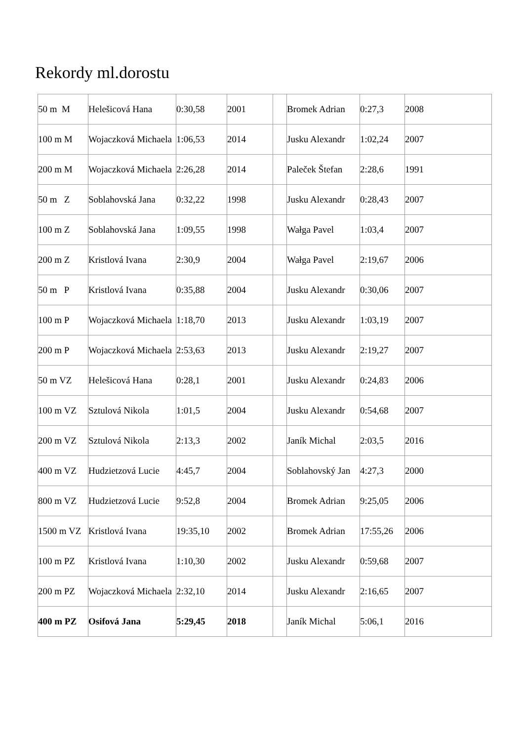Rekordy ml.dorostu
| 50 m M | Helešicová Hana | 0:30,58 | 2001 | | Bromek Adrian | 0:27,3 | 2008 |
| 100 m M | Wojaczková Michaela | 1:06,53 | 2014 | | Jusku Alexandr | 1:02,24 | 2007 |
| 200 m M | Wojaczková Michaela | 2:26,28 | 2014 | | Paleček Štefan | 2:28,6 | 1991 |
| 50 m Z | Soblahovská Jana | 0:32,22 | 1998 | | Jusku Alexandr | 0:28,43 | 2007 |
| 100 m Z | Soblahovská Jana | 1:09,55 | 1998 | | Wałga Pavel | 1:03,4 | 2007 |
| 200 m Z | Kristlová Ivana | 2:30,9 | 2004 | | Wałga Pavel | 2:19,67 | 2006 |
| 50 m P | Kristlová Ivana | 0:35,88 | 2004 | | Jusku Alexandr | 0:30,06 | 2007 |
| 100 m P | Wojaczková Michaela | 1:18,70 | 2013 | | Jusku Alexandr | 1:03,19 | 2007 |
| 200 m P | Wojaczková Michaela | 2:53,63 | 2013 | | Jusku Alexandr | 2:19,27 | 2007 |
| 50 m VZ | Helešicová Hana | 0:28,1 | 2001 | | Jusku Alexandr | 0:24,83 | 2006 |
| 100 m VZ | Sztulová Nikola | 1:01,5 | 2004 | | Jusku Alexandr | 0:54,68 | 2007 |
| 200 m VZ | Sztulová Nikola | 2:13,3 | 2002 | | Janík Michal | 2:03,5 | 2016 |
| 400 m VZ | Hudzietzová Lucie | 4:45,7 | 2004 | | Soblahovský Jan | 4:27,3 | 2000 |
| 800 m VZ | Hudzietzová Lucie | 9:52,8 | 2004 | | Bromek Adrian | 9:25,05 | 2006 |
| 1500 m VZ | Kristlová Ivana | 19:35,10 | 2002 | | Bromek Adrian | 17:55,26 | 2006 |
| 100 m PZ | Kristlová Ivana | 1:10,30 | 2002 | | Jusku Alexandr | 0:59,68 | 2007 |
| 200 m PZ | Wojaczková Michaela | 2:32,10 | 2014 | | Jusku Alexandr | 2:16,65 | 2007 |
| 400 m PZ | Osifová Jana | 5:29,45 | 2018 | | Janík Michal | 5:06,1 | 2016 |